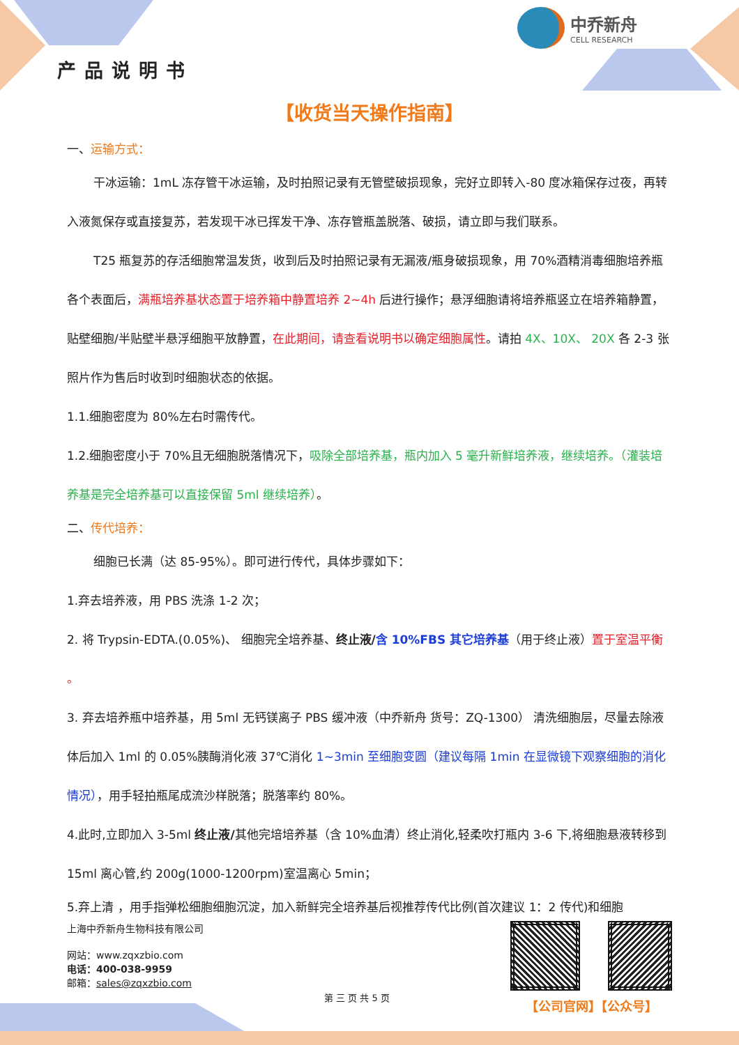产品说明书
中乔新舟
CELL RESEARCH
【收货当天操作指南】
一、运输方式：
干冰运输：1mL 冻存管干冰运输，及时拍照记录有无管壁破损现象，完好立即转入-80 度冰箱保存过夜，再转入液氮保存或直接复苏，若发现干冰已挥发干净、冻存管瓶盖脱落、破损，请立即与我们联系。
T25 瓶复苏的存活细胞常温发货，收到后及时拍照记录有无漏液/瓶身破损现象，用 70%酒精消毒细胞培养瓶各个表面后，满瓶培养基状态置于培养箱中静置培养 2~4h 后进行操作；悬浮细胞请将培养瓶竖立在培养箱静置，贴壁细胞/半贴壁半悬浮细胞平放静置，在此期间，请查看说明书以确定细胞属性。请拍 4X、10X、 20X 各 2-3 张照片作为售后时收到时细胞状态的依据。
1.1.细胞密度为 80%左右时需传代。
1.2.细胞密度小于 70%且无细胞脱落情况下，吸除全部培养基，瓶内加入 5 毫升新鲜培养液，继续培养。（灌装培养基是完全培养基可以直接保留 5ml 继续培养）。
二、传代培养：
细胞已长满（达 85-95%）。即可进行传代，具体步骤如下：
1.弃去培养液，用 PBS 洗涤 1-2 次；
2. 将 Trypsin-EDTA.(0.05%)、 细胞完全培养基、终止液/含 10%FBS 其它培养基（用于终止液）置于室温平衡 。
3. 弃去培养瓶中培养基，用 5ml 无钙镁离子 PBS 缓冲液（中乔新舟 货号：ZQ-1300） 清洗细胞层，尽量去除液体后加入 1ml 的 0.05%胰酶消化液 37℃消化 1~3min 至细胞变圆（建议每隔 1min 在显微镜下观察细胞的消化情况），用手轻拍瓶尾成流沙样脱落；脱落率约 80%。
4.此时,立即加入 3-5ml 终止液/其他完培培养基（含 10%血清）终止消化,轻柔吹打瓶内 3-6 下,将细胞悬液转移到 15ml 离心管,约 200g(1000-1200rpm)室温离心 5min；
5.弃上清 ，用手指弹松细胞细胞沉淀，加入新鲜完全培养基后视推荐传代比例(首次建议 1：2 传代)和细胞
上海中乔新舟生物科技有限公司
网站：www.zqxzbio.com
电话：400-038-9959
邮箱：sales@zqxzbio.com
第 三 页 共 5 页
【公司官网】【公众号】